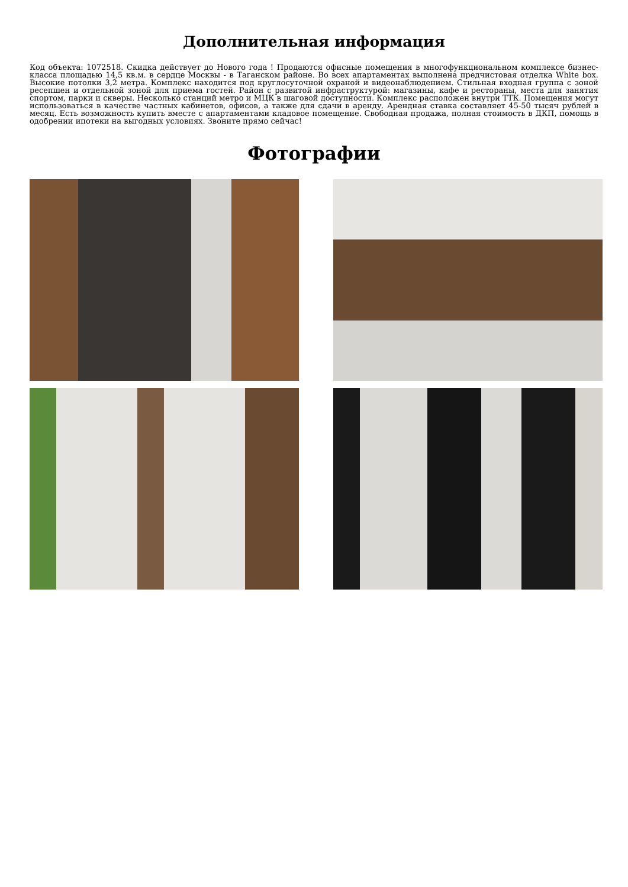Дополнительная информация
Код объекта: 1072518. Скидка действует до Нового года ! Продаются офисные помещения в многофункциональном комплексе бизнес-класса площадью 14,5 кв.м. в сердце Москвы - в Таганском районе. Во всех апартаментах выполнена предчистовая отделка White box. Высокие потолки 3,2 метра. Комплекс находится под круглосуточной охраной и видеонаблюдением. Стильная входная группа с зоной ресепшен и отдельной зоной для приема гостей. Район с развитой инфраструктурой: магазины, кафе и рестораны, места для занятия спортом, парки и скверы. Несколько станций метро и МЦК в шаговой доступности. Комплекс расположен внутри ТТК. Помещения могут использоваться в качестве частных кабинетов, офисов, а также для сдачи в аренду. Арендная ставка составляет 45-50 тысяч рублей в месяц. Есть возможность купить вместе с апартаментами кладовое помещение. Свободная продажа, полная стоимость в ДКП, помощь в одобрении ипотеки на выгодных условиях. Звоните прямо сейчас!
Фотографии